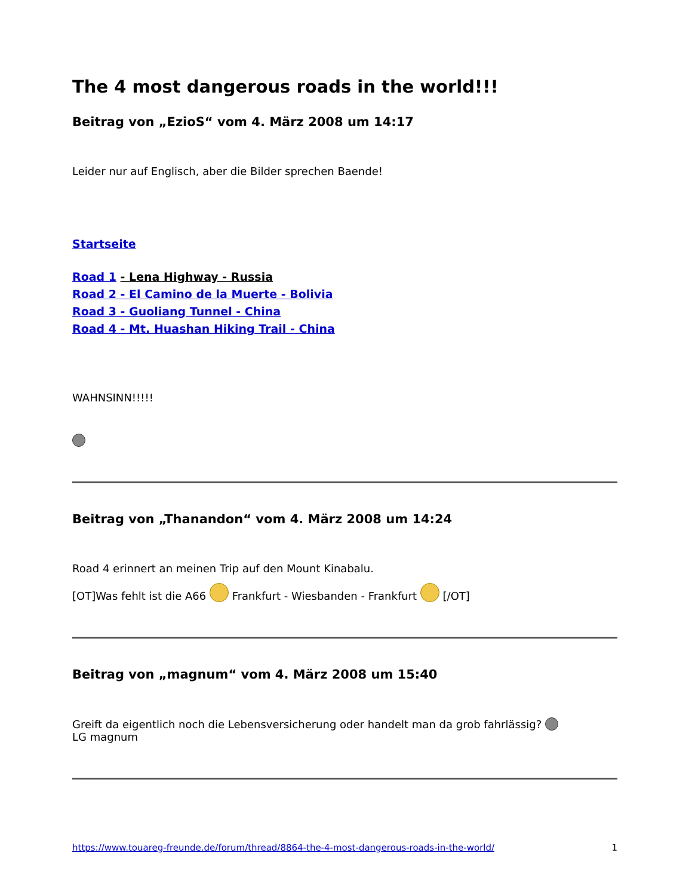The 4 most dangerous roads in the world!!!
Beitrag von „EzioS“ vom 4. März 2008 um 14:17
Leider nur auf Englisch, aber die Bilder sprechen Baende!
Startseite
Road 1 - Lena Highway - Russia
Road 2 - El Camino de la Muerte - Bolivia
Road 3 - Guoliang Tunnel - China
Road 4 - Mt. Huashan Hiking Trail - China
WAHNSINN!!!!!
Beitrag von „Thanandon“ vom 4. März 2008 um 14:24
Road 4 erinnert an meinen Trip auf den Mount Kinabalu.
[OT]Was fehlt ist die A66 Frankfurt - Wiesbanden - Frankfurt [/OT]
Beitrag von „magnum“ vom 4. März 2008 um 15:40
Greift da eigentlich noch die Lebensversicherung oder handelt man da grob fahrlässig?
LG magnum
https://www.touareg-freunde.de/forum/thread/8864-the-4-most-dangerous-roads-in-the-world/ 1